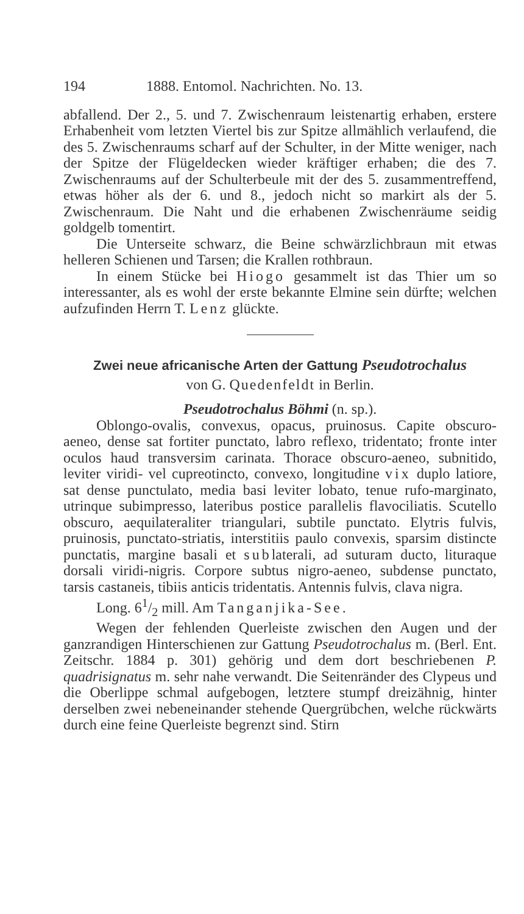194 1888. Entomol. Nachrichten. No. 13.
abfallend. Der 2., 5. und 7. Zwischenraum leistenartig erhaben, erstere Erhabenheit vom letzten Viertel bis zur Spitze allmählich verlaufend, die des 5. Zwischenraums scharf auf der Schulter, in der Mitte weniger, nach der Spitze der Flügeldecken wieder kräftiger erhaben; die des 7. Zwischenraums auf der Schulterbeule mit der des 5. zusammentreffend, etwas höher als der 6. und 8., jedoch nicht so markirt als der 5. Zwischenraum. Die Naht und die erhabenen Zwischenräume seidig goldgelb tomentirt.
Die Unterseite schwarz, die Beine schwärzlichbraun mit etwas helleren Schienen und Tarsen; die Krallen rothbraun.
In einem Stücke bei Hiogo gesammelt ist das Thier um so interessanter, als es wohl der erste bekannte Elmine sein dürfte; welchen aufzufinden Herrn T. Lenz glückte.
Zwei neue africanische Arten der Gattung Pseudotrochalus
von G. Quedenfeldt in Berlin.
Pseudotrochalus Böhmi (n. sp.).
Oblongo-ovalis, convexus, opacus, pruinosus. Capite obscuro-aeneo, dense sat fortiter punctato, labro reflexo, tridentato; fronte inter oculos haud transversim carinata. Thorace obscuro-aeneo, subnitido, leviter viridi- vel cupreotincto, convexo, longitudine vix duplo latiore, sat dense punctulato, media basi leviter lobato, tenue rufo-marginato, utrinque subimpresso, lateribus postice parallelis flavociliatis. Scutello obscuro, aequilateraliter triangulari, subtile punctato. Elytris fulvis, pruinosis, punctato-striatis, interstitiis paulo convexis, sparsim distincte punctatis, margine basali et sublaterali, ad suturam ducto, lituraque dorsali viridi-nigris. Corpore subtus nigro-aeneo, subdense punctato, tarsis castaneis, tibiis anticis tridentatis. Antennis fulvis, clava nigra.
Long. 61/2 mill. Am Tanganjika-See.
Wegen der fehlenden Querleiste zwischen den Augen und der ganzrandigen Hinterschienen zur Gattung Pseudotrochalus m. (Berl. Ent. Zeitschr. 1884 p. 301) gehörig und dem dort beschriebenen P. quadrisignatus m. sehr nahe verwandt. Die Seitenränder des Clypeus und die Oberlippe schmal aufgebogen, letztere stumpf dreizähnig, hinter derselben zwei nebeneinander stehende Quergrübchen, welche rückwärts durch eine feine Querleiste begrenzt sind. Stirn